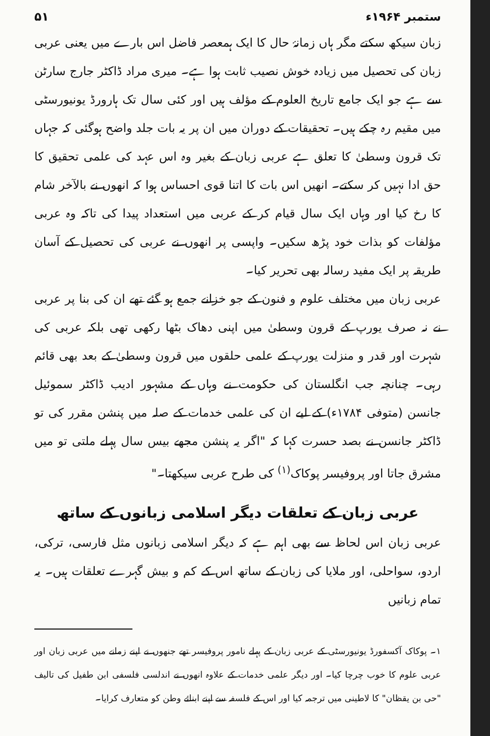۵۱ ستمبر ۱۹۶۴ء
زبان سیکھ سکتے مگر ہاں زمانۂ حال کا ایک ہمعصر فاضل اس بارے میں یعنی عربی زبان کی تحصیل میں زیادہ خوش نصیب ثابت ہوا ہے۔ میری مراد ڈاکٹر جارج سارٹن سے ہے جو ایک جامع تاریخ العلوم کے مؤلف ہیں اور کئی سال تک ہارورڈ یونیورسٹی میں مقیم رہ چکے ہیں۔ تحقیقات کے دوران میں ان پر یہ بات جلد واضح ہوگئی کہ جہاں تک قرون وسطیٰ کا تعلق ہے عربی زبان کے بغیر وہ اس عہد کی علمی تحقیق کا حق ادا نہیں کر سکتے۔ انھیں اس بات کا اتنا قوی احساس ہوا کہ انھوں نے بالآخر شام کا رخ کیا اور وہاں ایک سال قیام کر کے عربی میں استعداد پیدا کی تاکہ وہ عربی مؤلفات کو بذات خود پڑھ سکیں۔ واپسی پر انھوں نے عربی کی تحصیل کے آسان طریقہ پر ایک مفید رسالہ بھی تحریر کیا۔
عربی زبان میں مختلف علوم و فنون کے جو خزانے جمع ہو گئے تھے ان کی بنا پر عربی نے نہ صرف یورپ کے قرون وسطیٰ میں اپنی دھاک بٹھا رکھی تھی بلکہ عربی کی شہرت اور قدر و منزلت یورپ کے علمی حلقوں میں قرون وسطیٰ کے بعد بھی قائم رہی۔ چنانچہ جب انگلستان کی حکومت نے وہاں کے مشہور ادیب ڈاکٹر سموئیل جانسن (متوفی ۱۷۸۴ء) کے لیے ان کی علمی خدمات کے صلہ میں پنشن مقرر کی تو ڈاکٹر جانسن نے بصد حسرت کہا کہ "اگر یہ پنشن مجھے بیس سال پہلے ملتی تو میں مشرق جاتا اور پروفیسر پوکاک<sup>(۱)</sup> کی طرح عربی سیکھتا۔"
عربی زبان کے تعلقات دیگر اسلامی زبانوں کے ساتھ
عربی زبان اس لحاظ سے بھی اہم ہے کہ دیگر اسلامی زبانوں مثل فارسی، ترکی، اردو، سواحلی، اور ملایا کی زبان کے ساتھ اس کے کم و بیش گہرے تعلقات ہیں۔ یہ تمام زبانیں
۱۔ پوکاک آکسفورڈ یونیورسٹی کے عربی زبان کے پہلے نامور پروفیسر تھے جنھوں نے اپنے زمانے میں عربی زبان اور عربی علوم کا خوب چرچا کیا۔ اور دیگر علمی خدمات کے علاوہ انھوں نے اندلسی فلسفی ابن طفیل کی تالیف "حی بن یقظان" کا لاطینی میں ترجمہ کیا اور اس کے فلسفہ سے اپنے ابنائے وطن کو متعارف کرایا۔